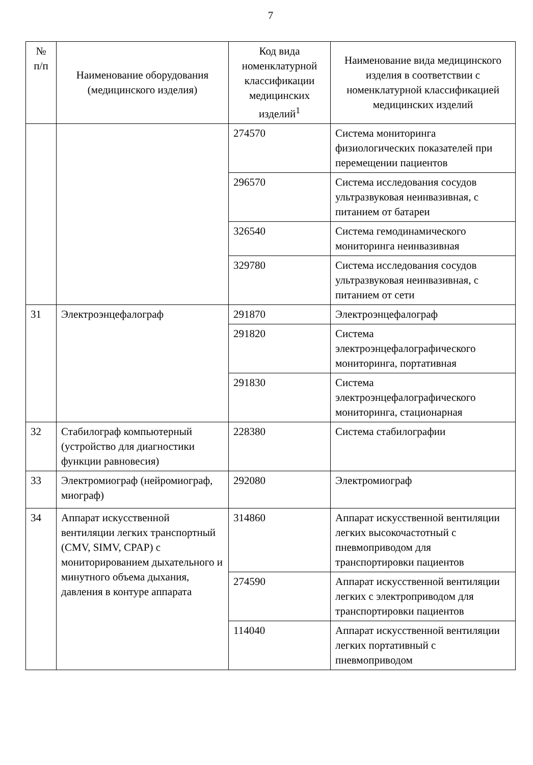7
| № п/п | Наименование оборудования (медицинского изделия) | Код вида номенклатурной классификации медицинских изделий<sup>1</sup> | Наименование вида медицинского изделия в соответствии с номенклатурной классификацией медицинских изделий |
| --- | --- | --- | --- |
| | | 274570 | Система мониторинга физиологических показателей при перемещении пациентов |
| | | 296570 | Система исследования сосудов ультразвуковая неинвазивная, с питанием от батареи |
| | | 326540 | Система гемодинамического мониторинга неинвазивная |
| | | 329780 | Система исследования сосудов ультразвуковая неинвазивная, с питанием от сети |
| 31 | Электроэнцефалограф | 291870 | Электроэнцефалограф |
| | | 291820 | Система электроэнцефалографического мониторинга, портативная |
| | | 291830 | Система электроэнцефалографического мониторинга, стационарная |
| 32 | Стабилограф компьютерный (устройство для диагностики функции равновесия) | 228380 | Система стабилографии |
| 33 | Электромиограф (нейромиограф, миограф) | 292080 | Электромиограф |
| 34 | Аппарат искусственной вентиляции легких транспортный (CMV, SIMV, CPAP) с мониторированием дыхательного и минутного объема дыхания, давления в контуре аппарата | 314860 | Аппарат искусственной вентиляции легких высокочастотный с пневмоприводом для транспортировки пациентов |
| | | 274590 | Аппарат искусственной вентиляции легких с электроприводом для транспортировки пациентов |
| | | 114040 | Аппарат искусственной вентиляции легких портативный с пневмоприводом |